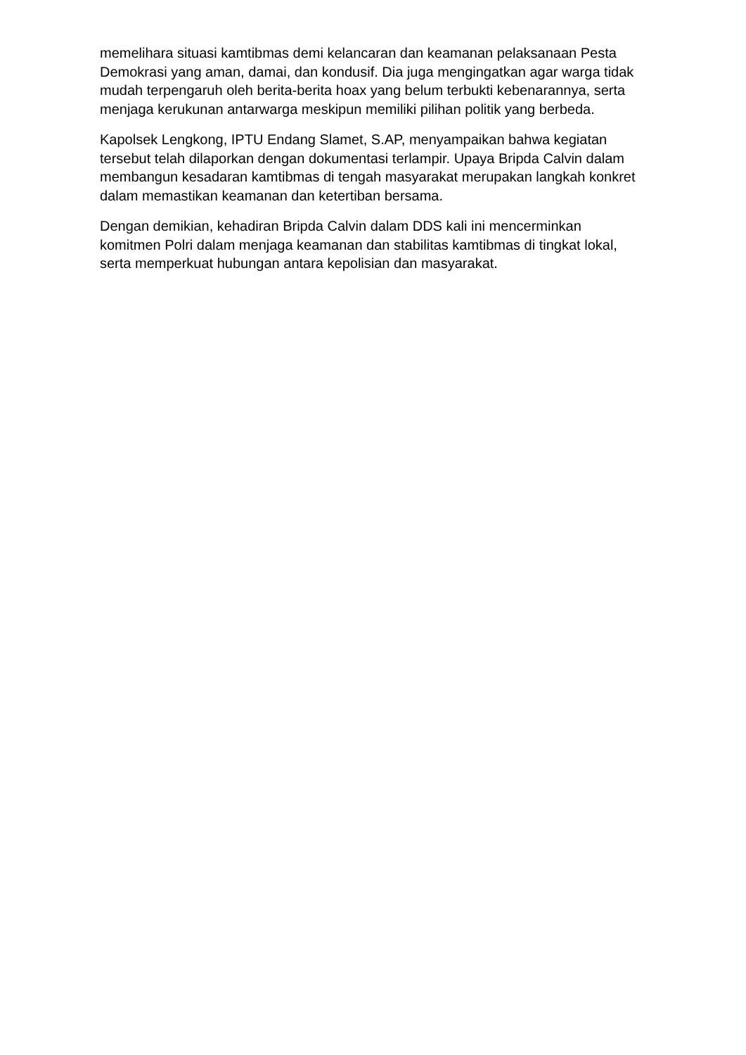memelihara situasi kamtibmas demi kelancaran dan keamanan pelaksanaan Pesta Demokrasi yang aman, damai, dan kondusif. Dia juga mengingatkan agar warga tidak mudah terpengaruh oleh berita-berita hoax yang belum terbukti kebenarannya, serta menjaga kerukunan antarwarga meskipun memiliki pilihan politik yang berbeda.
Kapolsek Lengkong, IPTU Endang Slamet, S.AP, menyampaikan bahwa kegiatan tersebut telah dilaporkan dengan dokumentasi terlampir. Upaya Bripda Calvin dalam membangun kesadaran kamtibmas di tengah masyarakat merupakan langkah konkret dalam memastikan keamanan dan ketertiban bersama.
Dengan demikian, kehadiran Bripda Calvin dalam DDS kali ini mencerminkan komitmen Polri dalam menjaga keamanan dan stabilitas kamtibmas di tingkat lokal, serta memperkuat hubungan antara kepolisian dan masyarakat.